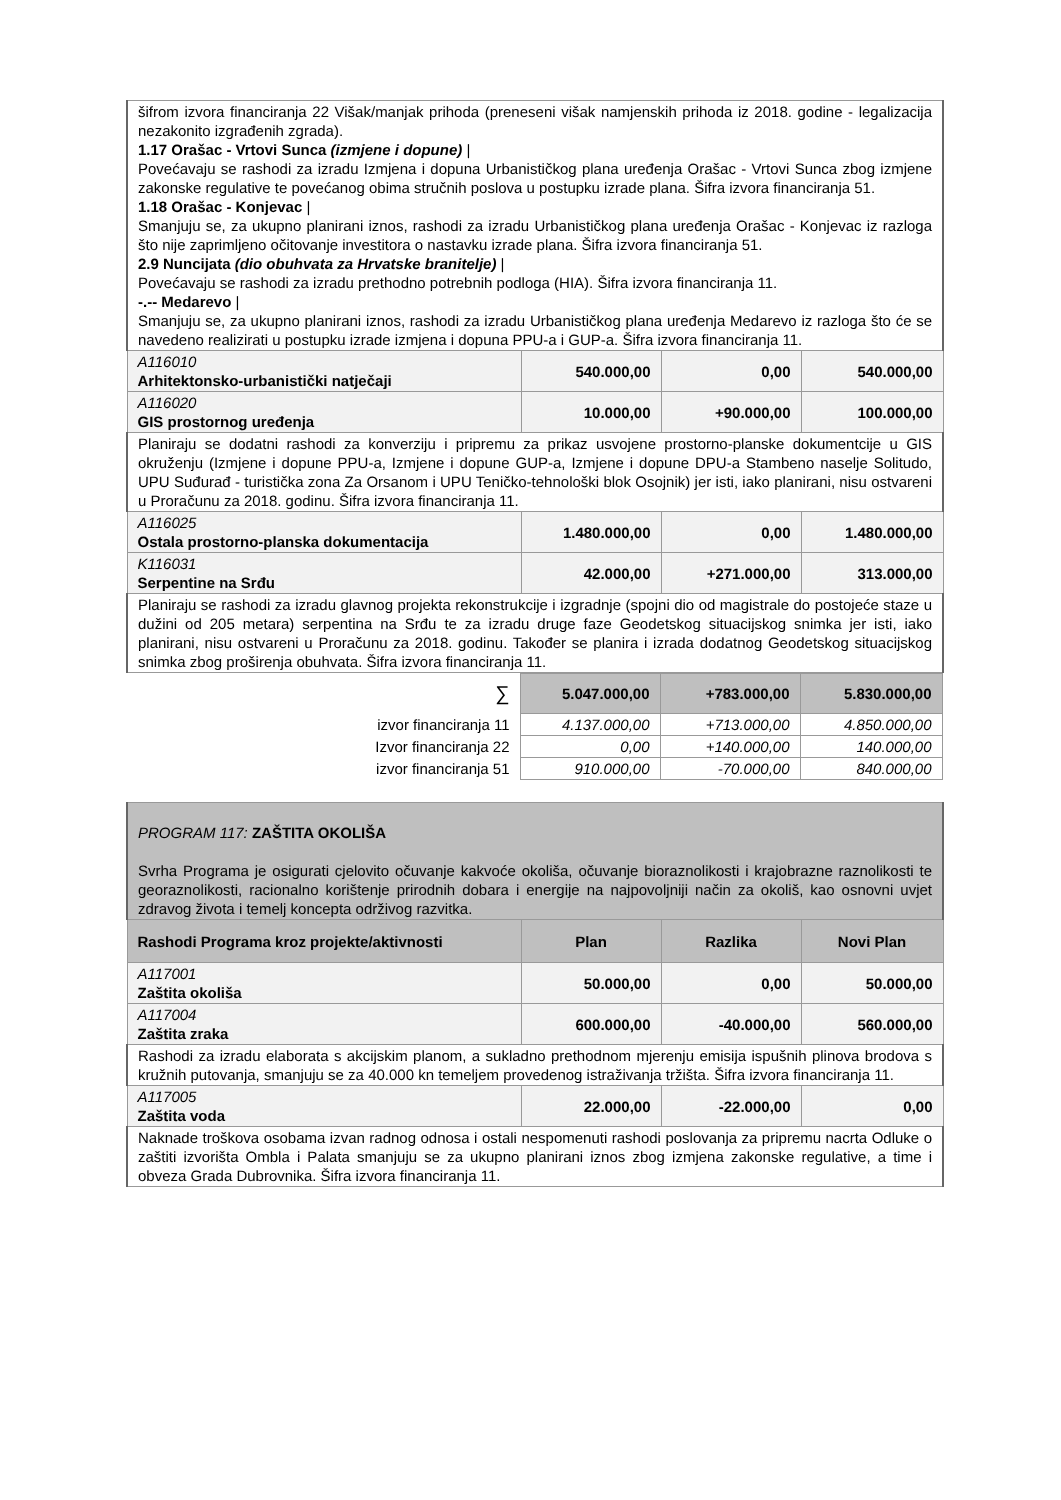| šifrom izvora financiranja 22 Višak/manjak prihoda (preneseni višak namjenskih prihoda iz 2018. godine - legalizacija nezakonito izgrađenih zgrada). 1.17 Orašac - Vrtovi Sunca (izmjene i dopune) / Povećavaju se rashodi za izradu Izmjena i dopuna Urbanističkog plana uređenja Orašac - Vrtovi Sunca zbog izmjene zakonske regulative te povećanog obima stručnih poslova u postupku izrade plana. Šifra izvora financiranja 51. 1.18 Orašac - Konjevac / Smanjuju se, za ukupno planirani iznos, rashodi za izradu Urbanističkog plana uređenja Orašac - Konjevac iz razloga što nije zaprimljeno očitovanje investitora o nastavku izrade plana. Šifra izvora financiranja 51. 2.9 Nuncijata (dio obuhvata za Hrvatske branitelje) / Povećavaju se rashodi za izradu prethodno potrebnih podloga (HIA). Šifra izvora financiranja 11. -.-- Medarevo / Smanjuju se, za ukupno planirani iznos, rashodi za izradu Urbanističkog plana uređenja Medarevo iz razloga što će se navedeno realizirati u postupku izrade izmjena i dopuna PPU-a i GUP-a. Šifra izvora financiranja 11. | | | |
| A116010 Arhitektonsko-urbanistički natječaji | 540.000,00 | 0,00 | 540.000,00 |
| A116020 GIS prostornog uređenja | 10.000,00 | +90.000,00 | 100.000,00 |
| Planiraju se dodatni rashodi za konverziju i pripremu za prikaz usvojene prostorno-planske dokumentcije u GIS okruženju (Izmjene i dopune PPU-a, Izmjene i dopune GUP-a, Izmjene i dopune DPU-a Stambeno naselje Solitudo, UPU Suđurađ - turistička zona Za Orsanom i UPU Teničko-tehnološki blok Osojnik) jer isti, iako planirani, nisu ostvareni u Proračunu za 2018. godinu. Šifra izvora financiranja 11. | | | |
| A116025 Ostala prostorno-planska dokumentacija | 1.480.000,00 | 0,00 | 1.480.000,00 |
| K116031 Serpentine na Srđu | 42.000,00 | +271.000,00 | 313.000,00 |
| Planiraju se rashodi za izradu glavnog projekta rekonstrukcije i izgradnje (spojni dio od magistrale do postojeće staze u dužini od 205 metara) serpentina na Srđu te za izradu druge faze Geodetskog situacijskog snimka jer isti, iako planirani, nisu ostvareni u Proračunu za 2018. godinu. Također se planira i izrada dodatnog Geodetskog situacijskog snimka zbog proširenja obuhvata. Šifra izvora financiranja 11. | | | |
| ∑ | 5.047.000,00 | +783.000,00 | 5.830.000,00 |
| izvor financiranja 11 | 4.137.000,00 | +713.000,00 | 4.850.000,00 |
| Izvor financiranja 22 | 0,00 | +140.000,00 | 140.000,00 |
| izvor financiranja 51 | 910.000,00 | -70.000,00 | 840.000,00 |
| PROGRAM 117: ZAŠTITA OKOLIŠA Svrha Programa je osigurati cjelovito očuvanje kakvoće okoliša, očuvanje bioraznolikosti i krajobrazne raznolikosti te georaznolikosti, racionalno korištenje prirodnih dobara i energije na najpovoljniji način za okoliš, kao osnovni uvjet zdravog života i temelj koncepta održivog razvitka. | | | |
| Rashodi Programa kroz projekte/aktivnosti | Plan | Razlika | Novi Plan |
| A117001 Zaštita okoliša | 50.000,00 | 0,00 | 50.000,00 |
| A117004 Zaštita zraka | 600.000,00 | -40.000,00 | 560.000,00 |
| Rashodi za izradu elaborata s akcijskim planom, a sukladno prethodnom mjerenju emisija ispušnih plinova brodova s kružnih putovanja, smanjuju se za 40.000 kn temeljem provedenog istraživanja tržišta. Šifra izvora financiranja 11. | | | |
| A117005 Zaštita voda | 22.000,00 | -22.000,00 | 0,00 |
| Naknade troškova osobama izvan radnog odnosa i ostali nespomenuti rashodi poslovanja za pripremu nacrta Odluke o zaštiti izvorišta Ombla i Palata smanjuju se za ukupno planirani iznos zbog izmjena zakonske regulative, a time i obveza Grada Dubrovnika. Šifra izvora financiranja 11. | | | |